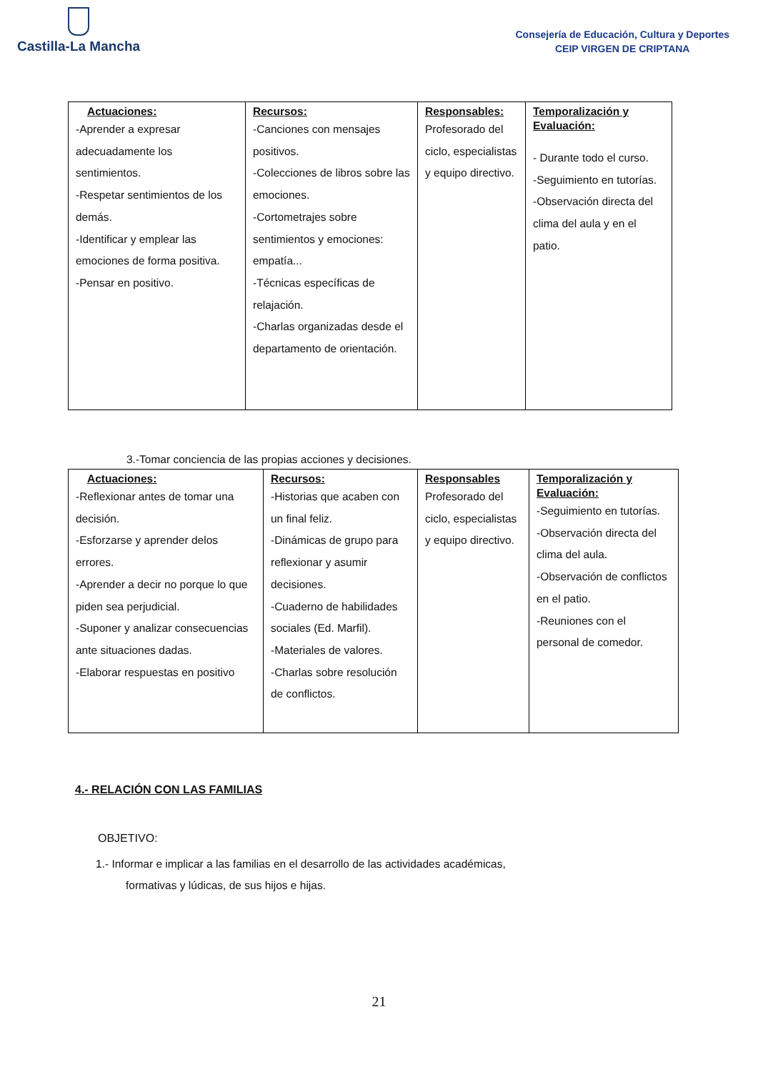Castilla-La Mancha
Consejería de Educación, Cultura y Deportes
CEIP VIRGEN DE CRIPTANA
| Actuaciones: -Aprender a expresar adecuadamente los sentimientos. -Respetar sentimientos de los demás. -Identificar y emplear las emociones de forma positiva. -Pensar en positivo. | Recursos: -Canciones con mensajes positivos. -Colecciones de libros sobre las emociones. -Cortometrajes sobre sentimientos y emociones: empatía... -Técnicas específicas de relajación. -Charlas organizadas desde el departamento de orientación. | Responsables: Profesorado del ciclo, especialistas y equipo directivo. | Temporalización y Evaluación: - Durante todo el curso. -Seguimiento en tutorías. -Observación directa del clima del aula y en el patio. |
3.-Tomar conciencia de las propias acciones y decisiones.
| Actuaciones: -Reflexionar antes de tomar una decisión. -Esforzarse y aprender delos errores. -Aprender a decir no porque lo que piden sea perjudicial. -Suponer y analizar consecuencias ante situaciones dadas. -Elaborar respuestas en positivo | Recursos: -Historias que acaben con un final feliz. -Dinámicas de grupo para reflexionar y asumir decisiones. -Cuaderno de habilidades sociales (Ed. Marfil). -Materiales de valores. -Charlas sobre resolución de conflictos. | Responsables Profesorado del ciclo, especialistas y equipo directivo. | Temporalización y Evaluación: -Seguimiento en tutorías. -Observación directa del clima del aula. -Observación de conflictos en el patio. -Reuniones con el personal de comedor. |
4.- RELACIÓN CON LAS FAMILIAS
OBJETIVO:
1.- Informar e implicar a las familias en el desarrollo de las actividades académicas,
formativas y lúdicas, de sus hijos e hijas.
21